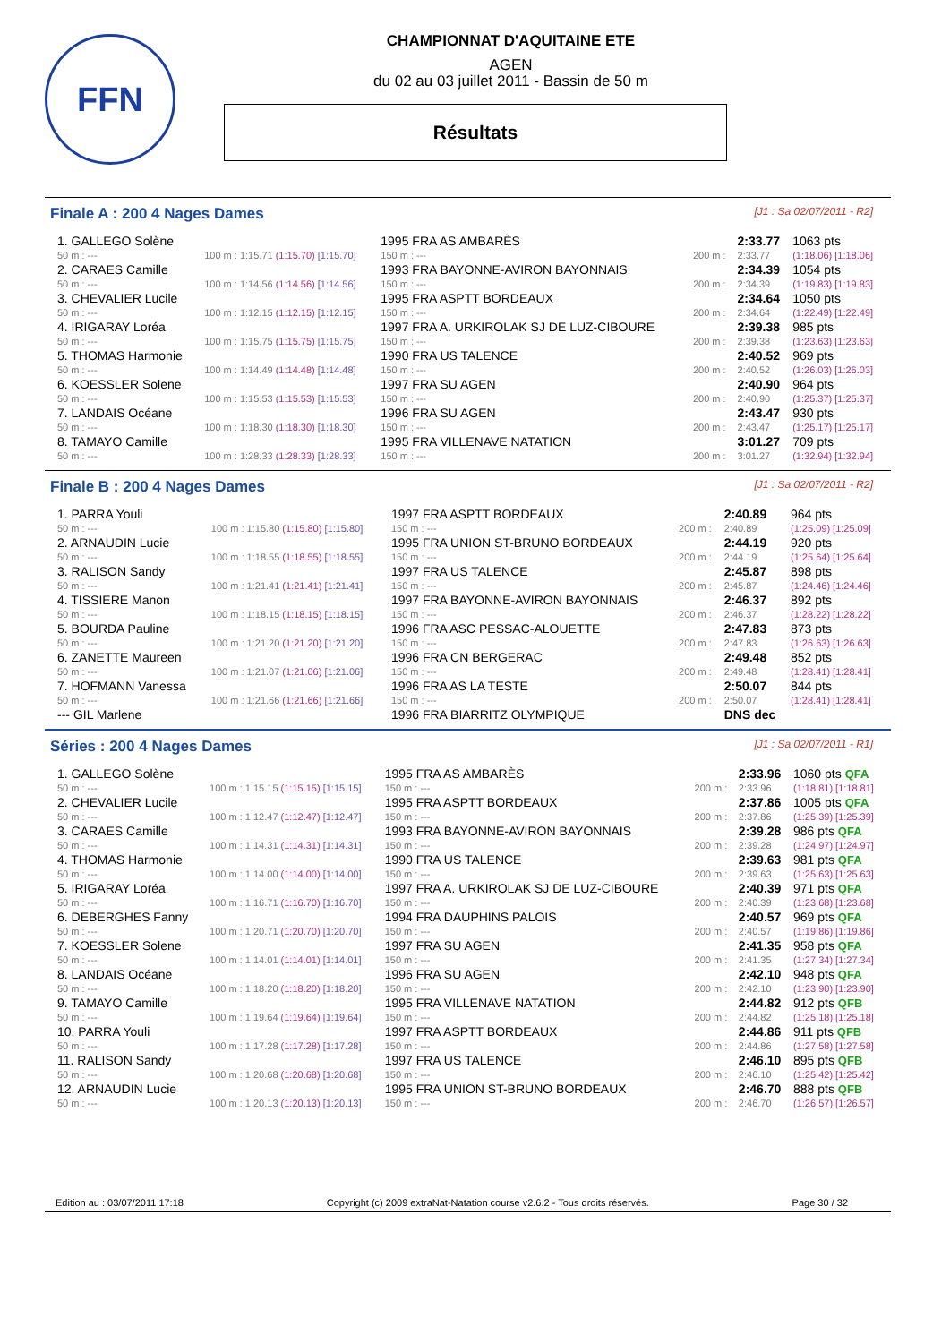FFN
CHAMPIONNAT D'AQUITAINE ETE
AGEN
du 02 au 03 juillet 2011 - Bassin de 50 m
Résultats
Finale A : 200 4 Nages Dames [J1 : Sa 02/07/2011 - R2]
| 1. GALLEGO Solène | | 1995 FRA AS AMBARÈS | | 2:33.77 | 1063 pts |
| 50 m : --- | 100 m : 1:15.71 (1:15.70) [1:15.70] | 150 m : --- | 200 m : | 2:33.77 | (1:18.06) [1:18.06] |
| 2. CARAES Camille | | 1993 FRA BAYONNE-AVIRON BAYONNAIS | | 2:34.39 | 1054 pts |
| 50 m : --- | 100 m : 1:14.56 (1:14.56) [1:14.56] | 150 m : --- | 200 m : | 2:34.39 | (1:19.83) [1:19.83] |
| 3. CHEVALIER Lucile | | 1995 FRA ASPTT BORDEAUX | | 2:34.64 | 1050 pts |
| 50 m : --- | 100 m : 1:12.15 (1:12.15) [1:12.15] | 150 m : --- | 200 m : | 2:34.64 | (1:22.49) [1:22.49] |
| 4. IRIGARAY Loréa | | 1997 FRA A. URKIROLAK SJ DE LUZ-CIBOURE | | 2:39.38 | 985 pts |
| 50 m : --- | 100 m : 1:15.75 (1:15.75) [1:15.75] | 150 m : --- | 200 m : | 2:39.38 | (1:23.63) [1:23.63] |
| 5. THOMAS Harmonie | | 1990 FRA US TALENCE | | 2:40.52 | 969 pts |
| 50 m : --- | 100 m : 1:14.49 (1:14.48) [1:14.48] | 150 m : --- | 200 m : | 2:40.52 | (1:26.03) [1:26.03] |
| 6. KOESSLER Solene | | 1997 FRA SU AGEN | | 2:40.90 | 964 pts |
| 50 m : --- | 100 m : 1:15.53 (1:15.53) [1:15.53] | 150 m : --- | 200 m : | 2:40.90 | (1:25.37) [1:25.37] |
| 7. LANDAIS Océane | | 1996 FRA SU AGEN | | 2:43.47 | 930 pts |
| 50 m : --- | 100 m : 1:18.30 (1:18.30) [1:18.30] | 150 m : --- | 200 m : | 2:43.47 | (1:25.17) [1:25.17] |
| 8. TAMAYO Camille | | 1995 FRA VILLENAVE NATATION | | 3:01.27 | 709 pts |
| 50 m : --- | 100 m : 1:28.33 (1:28.33) [1:28.33] | 150 m : --- | 200 m : | 3:01.27 | (1:32.94) [1:32.94] |
Finale B : 200 4 Nages Dames [J1 : Sa 02/07/2011 - R2]
| 1. PARRA Youli | | 1997 FRA ASPTT BORDEAUX | | 2:40.89 | 964 pts |
| 50 m : --- | 100 m : 1:15.80 (1:15.80) [1:15.80] | 150 m : --- | 200 m : | 2:40.89 | (1:25.09) [1:25.09] |
| 2. ARNAUDIN Lucie | | 1995 FRA UNION ST-BRUNO BORDEAUX | | 2:44.19 | 920 pts |
| 50 m : --- | 100 m : 1:18.55 (1:18.55) [1:18.55] | 150 m : --- | 200 m : | 2:44.19 | (1:25.64) [1:25.64] |
| 3. RALISON Sandy | | 1997 FRA US TALENCE | | 2:45.87 | 898 pts |
| 50 m : --- | 100 m : 1:21.41 (1:21.41) [1:21.41] | 150 m : --- | 200 m : | 2:45.87 | (1:24.46) [1:24.46] |
| 4. TISSIERE Manon | | 1997 FRA BAYONNE-AVIRON BAYONNAIS | | 2:46.37 | 892 pts |
| 50 m : --- | 100 m : 1:18.15 (1:18.15) [1:18.15] | 150 m : --- | 200 m : | 2:46.37 | (1:28.22) [1:28.22] |
| 5. BOURDA Pauline | | 1996 FRA ASC PESSAC-ALOUETTE | | 2:47.83 | 873 pts |
| 50 m : --- | 100 m : 1:21.20 (1:21.20) [1:21.20] | 150 m : --- | 200 m : | 2:47.83 | (1:26.63) [1:26.63] |
| 6. ZANETTE Maureen | | 1996 FRA CN BERGERAC | | 2:49.48 | 852 pts |
| 50 m : --- | 100 m : 1:21.07 (1:21.06) [1:21.06] | 150 m : --- | 200 m : | 2:49.48 | (1:28.41) [1:28.41] |
| 7. HOFMANN Vanessa | | 1996 FRA AS LA TESTE | | 2:50.07 | 844 pts |
| 50 m : --- | 100 m : 1:21.66 (1:21.66) [1:21.66] | 150 m : --- | 200 m : | 2:50.07 | (1:28.41) [1:28.41] |
| --- GIL Marlene | | 1996 FRA BIARRITZ OLYMPIQUE | | DNS dec | |
Séries : 200 4 Nages Dames [J1 : Sa 02/07/2011 - R1]
| 1. GALLEGO Solène | | 1995 FRA AS AMBARÈS | | 2:33.96 | 1060 pts QFA |
| 50 m : --- | 100 m : 1:15.15 (1:15.15) [1:15.15] | 150 m : --- | 200 m : | 2:33.96 | (1:18.81) [1:18.81] |
| 2. CHEVALIER Lucile | | 1995 FRA ASPTT BORDEAUX | | 2:37.86 | 1005 pts QFA |
| 50 m : --- | 100 m : 1:12.47 (1:12.47) [1:12.47] | 150 m : --- | 200 m : | 2:37.86 | (1:25.39) [1:25.39] |
| 3. CARAES Camille | | 1993 FRA BAYONNE-AVIRON BAYONNAIS | | 2:39.28 | 986 pts QFA |
| 50 m : --- | 100 m : 1:14.31 (1:14.31) [1:14.31] | 150 m : --- | 200 m : | 2:39.28 | (1:24.97) [1:24.97] |
| 4. THOMAS Harmonie | | 1990 FRA US TALENCE | | 2:39.63 | 981 pts QFA |
| 50 m : --- | 100 m : 1:14.00 (1:14.00) [1:14.00] | 150 m : --- | 200 m : | 2:39.63 | (1:25.63) [1:25.63] |
| 5. IRIGARAY Loréa | | 1997 FRA A. URKIROLAK SJ DE LUZ-CIBOURE | | 2:40.39 | 971 pts QFA |
| 50 m : --- | 100 m : 1:16.71 (1:16.70) [1:16.70] | 150 m : --- | 200 m : | 2:40.39 | (1:23.68) [1:23.68] |
| 6. DEBERGHES Fanny | | 1994 FRA DAUPHINS PALOIS | | 2:40.57 | 969 pts QFA |
| 50 m : --- | 100 m : 1:20.71 (1:20.70) [1:20.70] | 150 m : --- | 200 m : | 2:40.57 | (1:19.86) [1:19.86] |
| 7. KOESSLER Solene | | 1997 FRA SU AGEN | | 2:41.35 | 958 pts QFA |
| 50 m : --- | 100 m : 1:14.01 (1:14.01) [1:14.01] | 150 m : --- | 200 m : | 2:41.35 | (1:27.34) [1:27.34] |
| 8. LANDAIS Océane | | 1996 FRA SU AGEN | | 2:42.10 | 948 pts QFA |
| 50 m : --- | 100 m : 1:18.20 (1:18.20) [1:18.20] | 150 m : --- | 200 m : | 2:42.10 | (1:23.90) [1:23.90] |
| 9. TAMAYO Camille | | 1995 FRA VILLENAVE NATATION | | 2:44.82 | 912 pts QFB |
| 50 m : --- | 100 m : 1:19.64 (1:19.64) [1:19.64] | 150 m : --- | 200 m : | 2:44.82 | (1:25.18) [1:25.18] |
| 10. PARRA Youli | | 1997 FRA ASPTT BORDEAUX | | 2:44.86 | 911 pts QFB |
| 50 m : --- | 100 m : 1:17.28 (1:17.28) [1:17.28] | 150 m : --- | 200 m : | 2:44.86 | (1:27.58) [1:27.58] |
| 11. RALISON Sandy | | 1997 FRA US TALENCE | | 2:46.10 | 895 pts QFB |
| 50 m : --- | 100 m : 1:20.68 (1:20.68) [1:20.68] | 150 m : --- | 200 m : | 2:46.10 | (1:25.42) [1:25.42] |
| 12. ARNAUDIN Lucie | | 1995 FRA UNION ST-BRUNO BORDEAUX | | 2:46.70 | 888 pts QFB |
| 50 m : --- | 100 m : 1:20.13 (1:20.13) [1:20.13] | 150 m : --- | 200 m : | 2:46.70 | (1:26.57) [1:26.57] |
Edition au : 03/07/2011 17:18 Copyright (c) 2009 extraNat-Natation course v2.6.2 - Tous droits réservés. Page 30 / 32